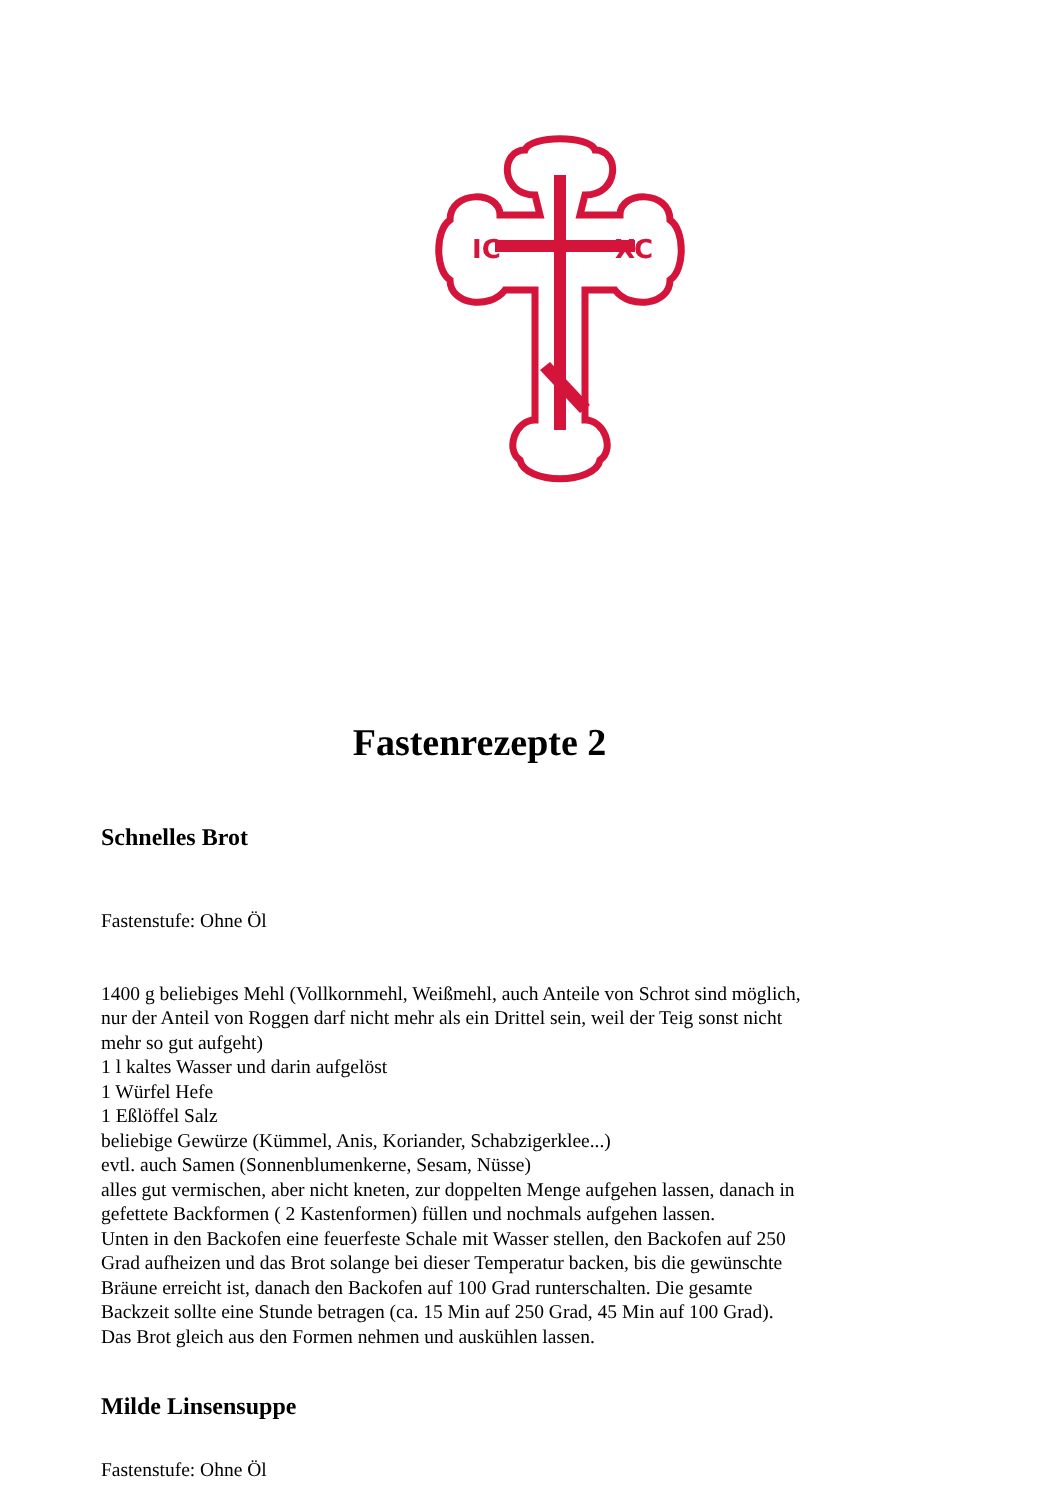IC
XC
Fastenrezepte 2
Schnelles Brot
Fastenstufe: Ohne Öl
1400 g beliebiges Mehl (Vollkornmehl, Weißmehl, auch Anteile von Schrot sind möglich, nur der Anteil von Roggen darf nicht mehr als ein Drittel sein, weil der Teig sonst nicht mehr so gut aufgeht)
1 l kaltes Wasser und darin aufgelöst
1 Würfel Hefe
1 Eßlöffel Salz
beliebige Gewürze (Kümmel, Anis, Koriander, Schabzigerklee...)
evtl. auch Samen (Sonnenblumenkerne, Sesam, Nüsse)
alles gut vermischen, aber nicht kneten, zur doppelten Menge aufgehen lassen, danach in gefettete Backformen ( 2 Kastenformen) füllen und nochmals aufgehen lassen.
Unten in den Backofen eine feuerfeste Schale mit Wasser stellen, den Backofen auf 250 Grad aufheizen und das Brot solange bei dieser Temperatur backen, bis die gewünschte Bräune erreicht ist, danach den Backofen auf 100 Grad runterschalten. Die gesamte Backzeit sollte eine Stunde betragen (ca. 15 Min auf 250 Grad, 45 Min auf 100 Grad).
Das Brot gleich aus den Formen nehmen und auskühlen lassen.
Milde Linsensuppe
Fastenstufe: Ohne Öl